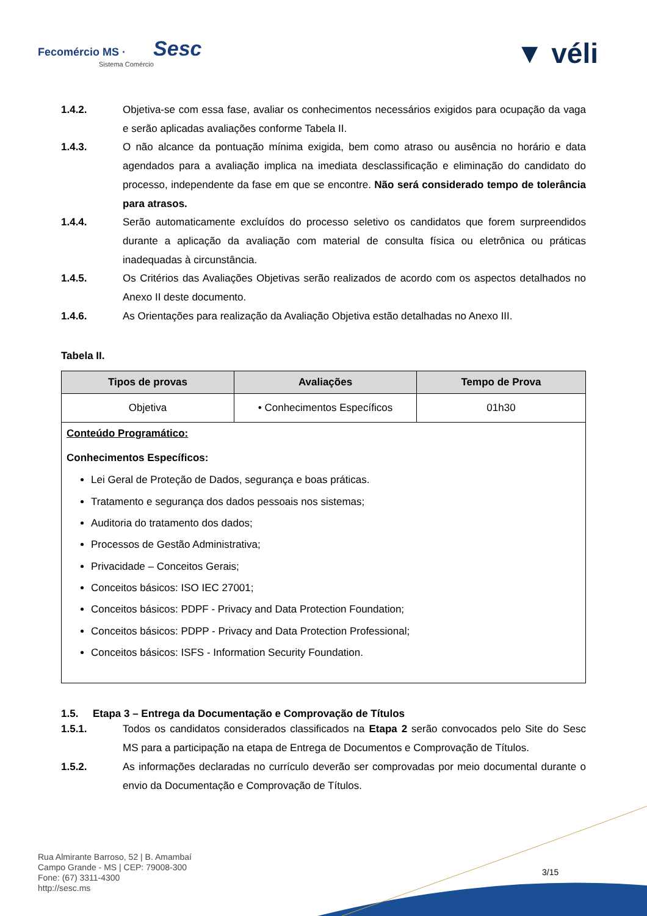Fecomércio MS · Sesc
Sistema Comércio
▼ véli
1.4.2. Objetiva-se com essa fase, avaliar os conhecimentos necessários exigidos para ocupação da vaga e serão aplicadas avaliações conforme Tabela II.
1.4.3. O não alcance da pontuação mínima exigida, bem como atraso ou ausência no horário e data agendados para a avaliação implica na imediata desclassificação e eliminação do candidato do processo, independente da fase em que se encontre. Não será considerado tempo de tolerância para atrasos.
1.4.4. Serão automaticamente excluídos do processo seletivo os candidatos que forem surpreendidos durante a aplicação da avaliação com material de consulta física ou eletrônica ou práticas inadequadas à circunstância.
1.4.5. Os Critérios das Avaliações Objetivas serão realizados de acordo com os aspectos detalhados no Anexo II deste documento.
1.4.6. As Orientações para realização da Avaliação Objetiva estão detalhadas no Anexo III.
Tabela II.
| Tipos de provas | Avaliações | Tempo de Prova |
| --- | --- | --- |
| Objetiva | • Conhecimentos Específicos | 01h30 |
| Conteúdo Programático: Conhecimentos Específicos: Lei Geral de Proteção de Dados, segurança e boas práticas. Tratamento e segurança dos dados pessoais nos sistemas; Auditoria do tratamento dos dados; Processos de Gestão Administrativa; Privacidade – Conceitos Gerais; Conceitos básicos: ISO IEC 27001; Conceitos básicos: PDPF - Privacy and Data Protection Foundation; Conceitos básicos: PDPP - Privacy and Data Protection Professional; Conceitos básicos: ISFS - Information Security Foundation. | | |
1.5. Etapa 3 – Entrega da Documentação e Comprovação de Títulos
1.5.1. Todos os candidatos considerados classificados na Etapa 2 serão convocados pelo Site do Sesc MS para a participação na etapa de Entrega de Documentos e Comprovação de Títulos.
1.5.2. As informações declaradas no currículo deverão ser comprovadas por meio documental durante o envio da Documentação e Comprovação de Títulos.
Rua Almirante Barroso, 52 | B. Amambaí
Campo Grande - MS | CEP: 79008-300
Fone: (67) 3311-4300
http://sesc.ms
3/15